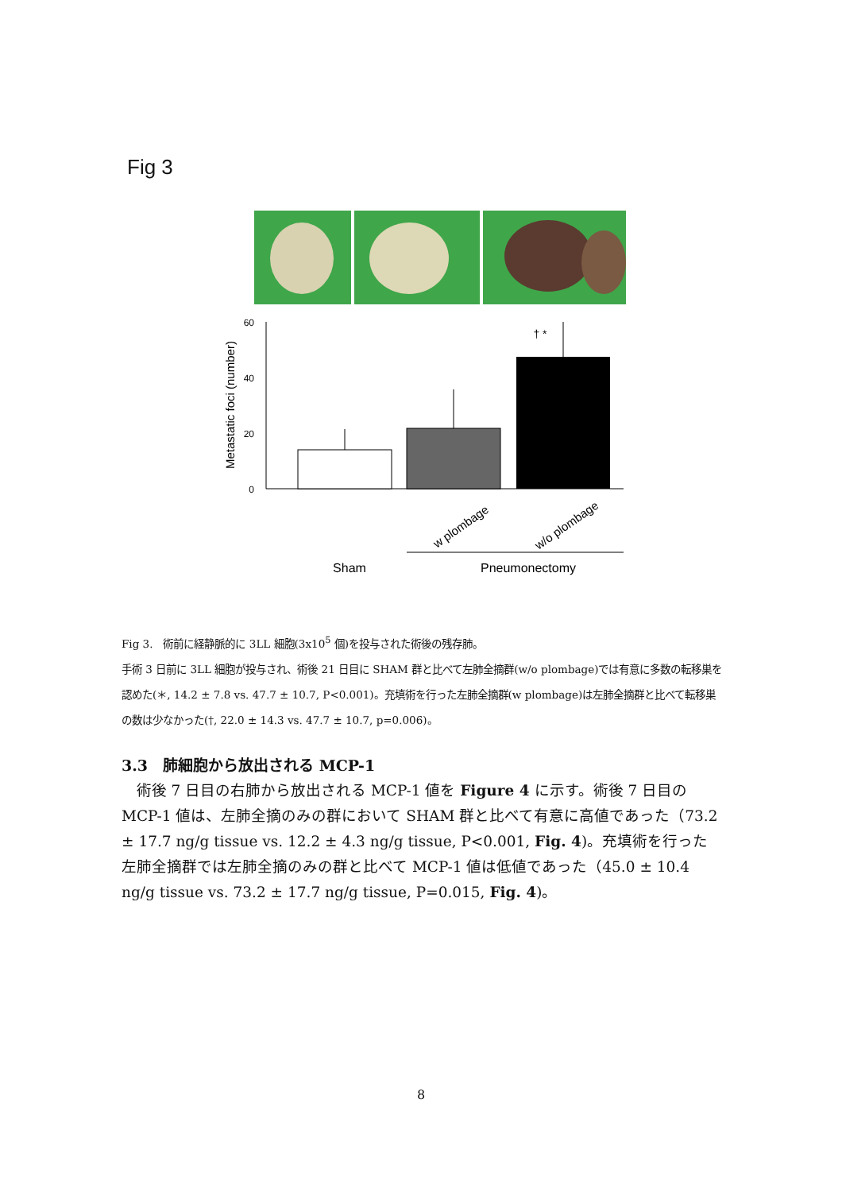Fig 3
60
40
20
0
Metastatic foci (number)
† *
w plombage
w/o plombage
Sham
Pneumonectomy
Fig 3.　術前に経静脈的に 3LL 細胞(3x10<sup>5</sup> 個)を投与された術後の残存肺。
手術 3 日前に 3LL 細胞が投与され、術後 21 日目に SHAM 群と比べて左肺全摘群(w/o plombage)では有意に多数の転移巣を認めた(＊, 14.2 ± 7.8 vs. 47.7 ± 10.7, P<0.001)。充填術を行った左肺全摘群(w plombage)は左肺全摘群と比べて転移巣の数は少なかった(†, 22.0 ± 14.3 vs. 47.7 ± 10.7, p=0.006)。
3.3　肺細胞から放出される MCP-1
術後 7 日目の右肺から放出される MCP-1 値を Figure 4 に示す。術後 7 日目の MCP-1 値は、左肺全摘のみの群において SHAM 群と比べて有意に高値であった（73.2 ± 17.7 ng/g tissue vs. 12.2 ± 4.3 ng/g tissue, P<0.001, Fig. 4)。充填術を行った左肺全摘群では左肺全摘のみの群と比べて MCP-1 値は低値であった（45.0 ± 10.4 ng/g tissue vs. 73.2 ± 17.7 ng/g tissue, P=0.015, Fig. 4)。
8